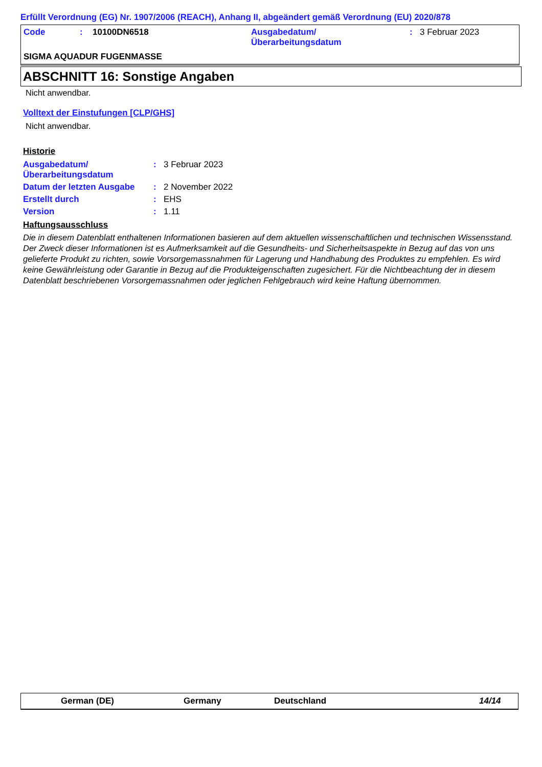Erfüllt Verordnung (EG) Nr. 1907/2006 (REACH), Anhang II, abgeändert gemäß Verordnung (EU) 2020/878
| Code | : | 10100DN6518 | Ausgabedatum/ Überarbeitungsdatum | : | 3 Februar 2023 |
| SIGMA AQUADUR FUGENMASSE | | | | | |
ABSCHNITT 16: Sonstige Angaben
Nicht anwendbar.
Volltext der Einstufungen [CLP/GHS]
Nicht anwendbar.
Historie
| Ausgabedatum/ Überarbeitungsdatum | : | 3 Februar 2023 |
| Datum der letzten Ausgabe | : | 2 November 2022 |
| Erstellt durch | : | EHS |
| Version | : | 1.11 |
Haftungsausschluss
Die in diesem Datenblatt enthaltenen Informationen basieren auf dem aktuellen wissenschaftlichen und technischen Wissensstand. Der Zweck dieser Informationen ist es Aufmerksamkeit auf die Gesundheits- und Sicherheitsaspekte in Bezug auf das von uns gelieferte Produkt zu richten, sowie Vorsorgemassnahmen für Lagerung und Handhabung des Produktes zu empfehlen. Es wird keine Gewährleistung oder Garantie in Bezug auf die Produkteigenschaften zugesichert. Für die Nichtbeachtung der in diesem Datenblatt beschriebenen Vorsorgemassnahmen oder jeglichen Fehlgebrauch wird keine Haftung übernommen.
German (DE) Germany Deutschland 14/14